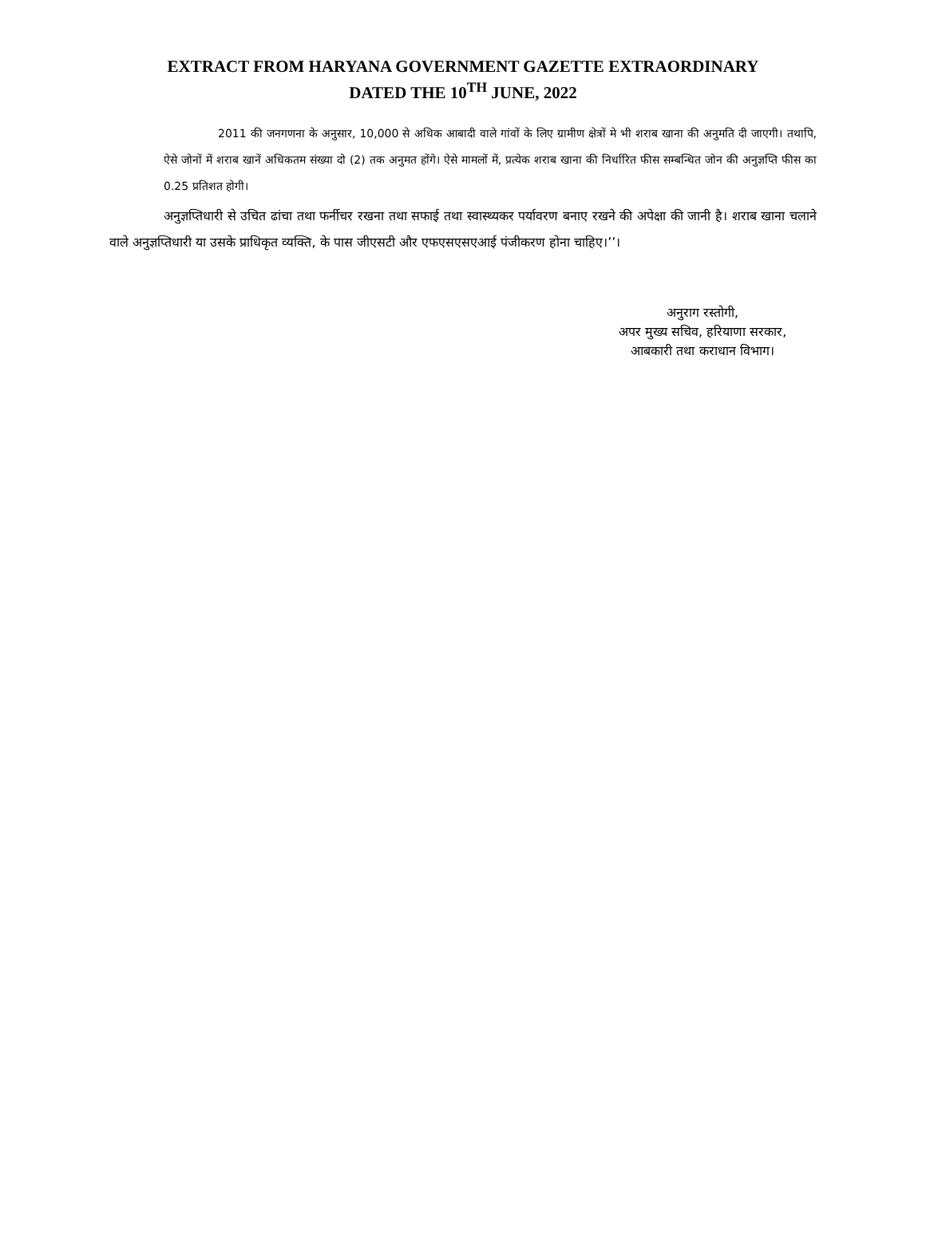EXTRACT FROM HARYANA GOVERNMENT GAZETTE EXTRAORDINARY
DATED THE 10<sup>TH</sup> JUNE, 2022
2011 की जनगणना के अनुसार, 10,000 से अधिक आबादी वाले गांवों के लिए ग्रामीण क्षेत्रों मे भी शराब खाना की अनुमति दी जाएगी। तथापि, ऐसे जोनों में शराब खानें अधिकतम संख्या दो (2) तक अनुमत होंगे। ऐसे मामलों में, प्रत्येक शराब खाना की निर्धारित फीस सम्बन्धित जोन की अनुज्ञप्ति फीस का 0.25 प्रतिशत होगी।
अनुज्ञप्तिधारी से उचित ढांचा तथा फर्नीचर रखना तथा सफाई तथा स्वास्थ्यकर पर्यावरण बनाए रखने की अपेक्षा की जानी है। शराब खाना चलाने वाले अनुज्ञप्तिधारी या उसके प्राधिकृत व्यक्ति, के पास जीएसटी और एफएसएसएआई पंजीकरण होना चाहिए।’’।
अनुराग रस्तोगी,
अपर मुख्य सचिव, हरियाणा सरकार,
आबकारी तथा कराधान विभाग।